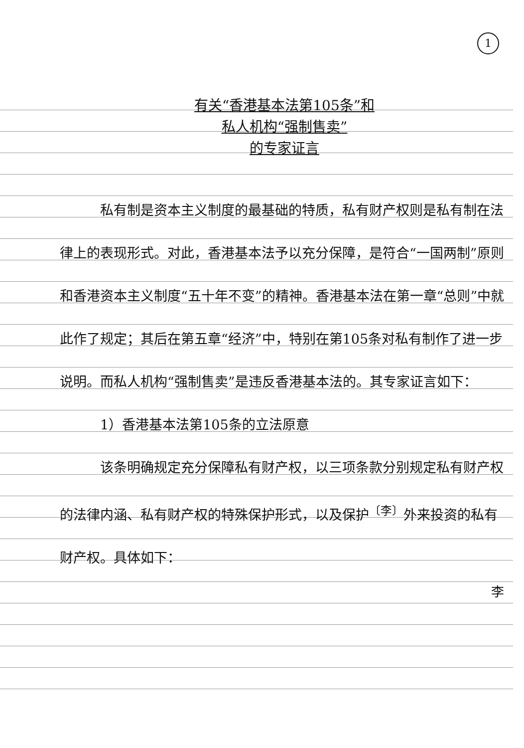1
有关“香港基本法第105条”和
私人机构“强制售卖”
的专家证言
　　　私有制是资本主义制度的最基础的特质，私有财产权则是私有制在法律上的表现形式。对此，香港基本法予以充分保障，是符合“一国两制”原则和香港资本主义制度“五十年不变”的精神。香港基本法在第一章“总则”中就此作了规定；其后在第五章“经济”中，特别在第105条对私有制作了进一步说明。而私人机构“强制售卖”是违反香港基本法的。其专家证言如下：
　　　1）香港基本法第105条的立法原意
　　　该条明确规定充分保障私有财产权，以三项条款分别规定私有财产权的法律内涵、私有财产权的特殊保护形式，以及保护<sup>〔李〕</sup>外来投资的私有财产权。具体如下：
李